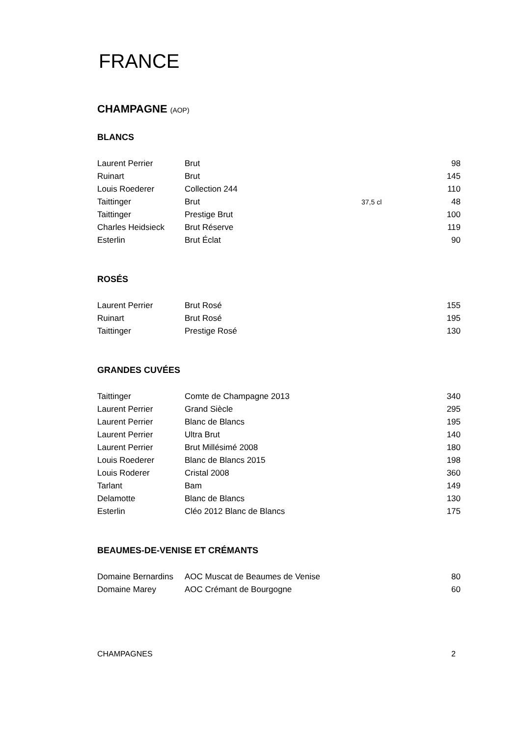FRANCE
CHAMPAGNE (AOP)
BLANCS
| Laurent Perrier | Brut | | 98 |
| Ruinart | Brut | | 145 |
| Louis Roederer | Collection 244 | | 110 |
| Taittinger | Brut | 37,5 cl | 48 |
| Taittinger | Prestige Brut | | 100 |
| Charles Heidsieck | Brut Réserve | | 119 |
| Esterlin | Brut Éclat | | 90 |
ROSÉS
| Laurent Perrier | Brut Rosé | | 155 |
| Ruinart | Brut Rosé | | 195 |
| Taittinger | Prestige Rosé | | 130 |
GRANDES CUVÉES
| Taittinger | Comte de Champagne 2013 | | 340 |
| Laurent Perrier | Grand Siècle | | 295 |
| Laurent Perrier | Blanc de Blancs | | 195 |
| Laurent Perrier | Ultra Brut | | 140 |
| Laurent Perrier | Brut Millésimé 2008 | | 180 |
| Louis Roederer | Blanc de Blancs 2015 | | 198 |
| Louis Roderer | Cristal 2008 | | 360 |
| Tarlant | Bam | | 149 |
| Delamotte | Blanc de Blancs | | 130 |
| Esterlin | Cléo 2012 Blanc de Blancs | | 175 |
BEAUMES-DE-VENISE ET CRÉMANTS
| Domaine Bernardins | AOC Muscat de Beaumes de Venise | | 80 |
| Domaine Marey | AOC Crémant de Bourgogne | | 60 |
CHAMPAGNES 2